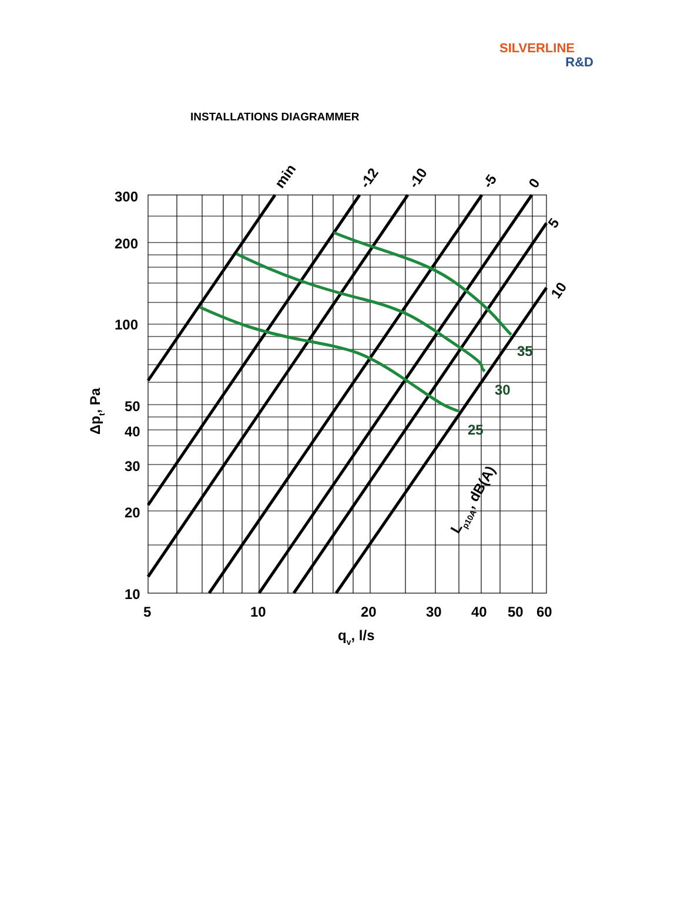SILVERLINE
R&D
INSTALLATIONS DIAGRAMMER
300
200
100
50
40
30
20
10
5
10
20
30
40
50
60
qv, l/s
Δpt, Pa
min
-12
-10
-5
0
5
10
Lp10A, dB(A)
35
30
25